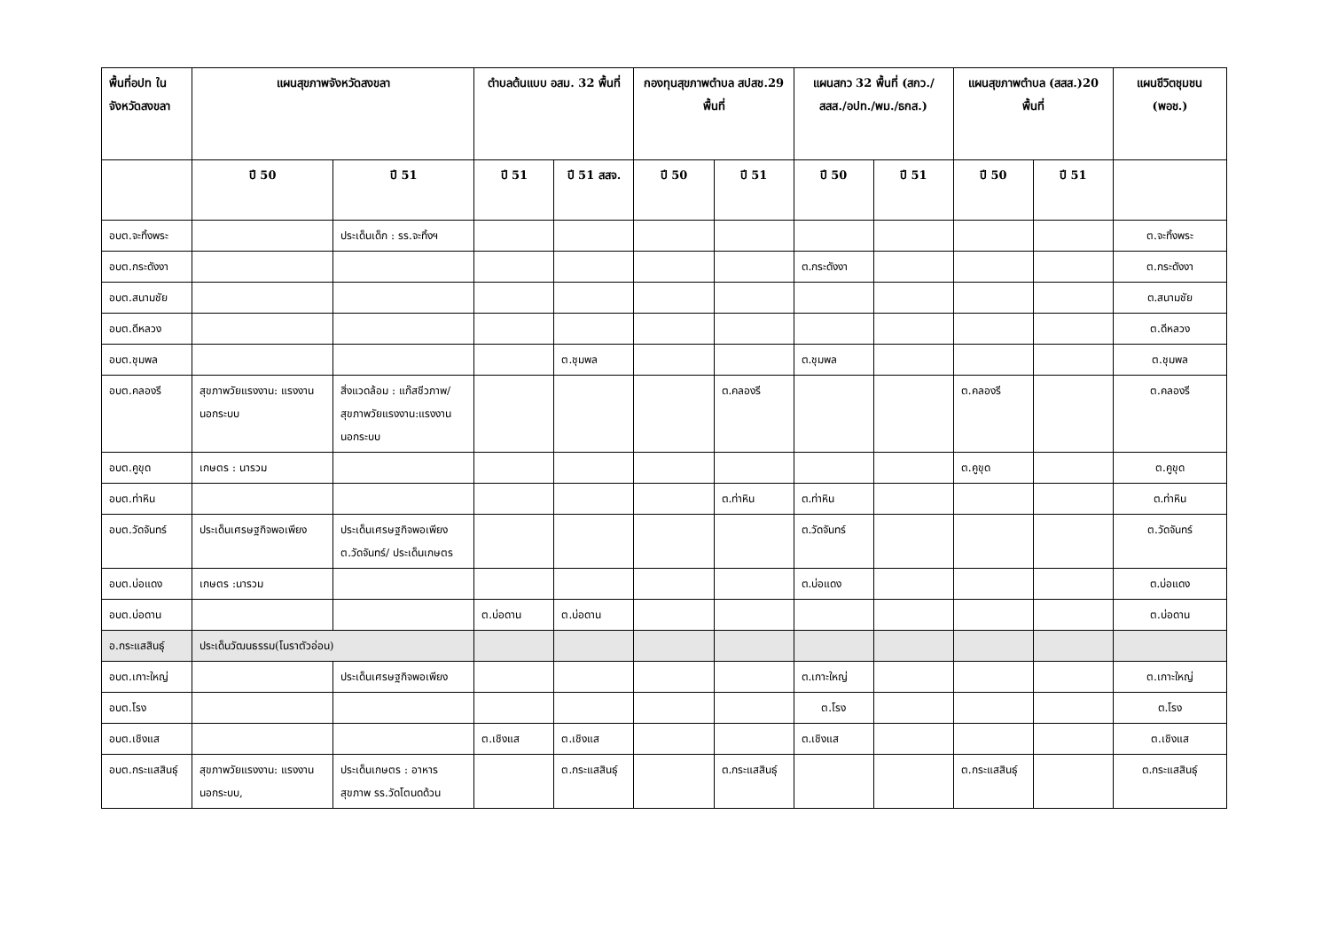| พื้นที่อปท ในจังหวัดสงขลา | แผนสุขภาพจังหวัดสงขลา | | ตำบลต้นแบบ อสม. 32 พื้นที่ | | กองทุนสุขภาพตำบล สปสช.29 พื้นที่ | | แผนสกว 32 พื้นที่ (สกว./สสส./อปท./พม./ธกส.) | | แผนสุขภาพตำบล (สสส.)20 พื้นที่ | | แผนชีวิตชุมชน (พอช.) |
| --- | --- | --- | --- | --- | --- | --- | --- | --- | --- | --- | --- |
| | ปี 50 | ปี 51 | ปี 51 | ปี 51 สสจ. | ปี 50 | ปี 51 | ปี 50 | ปี 51 | ปี 50 | ปี 51 | |
| อบต.จะทิ้งพระ | | ประเด็นเด็ก : รร.จะทิ้งฯ | | | | | | | | | ต.จะทิ้งพระ |
| อบต.กระดังงา | | | | | | | ต.กระดังงา | | | | ต.กระดังงา |
| อบต.สนามชัย | | | | | | | | | | | ต.สนามชัย |
| อบต.ดีหลวง | | | | | | | | | | | ต.ดีหลวง |
| อบต.ชุมพล | | | | ต.ชุมพล | | | ต.ชุมพล | | | | ต.ชุมพล |
| อบต.คลองรี | สุขภาพวัยแรงงาน: แรงงานนอกระบบ | สิ่งแวดล้อม : แก๊สชีวภาพ/ สุขภาพวัยแรงงาน:แรงงานนอกระบบ | | | | ต.คลองรี | | | ต.คลองรี | | ต.คลองรี |
| อบต.คูขุด | เกษตร : นารวม | | | | | | | | ต.คูขุด | | ต.คูขุด |
| อบต.ท่าหิน | | | | | | ต.ท่าหิน | ต.ท่าหิน | | | | ต.ท่าหิน |
| อบต.วัดจันทร์ | ประเด็นเศรษฐกิจพอเพียง | ประเด็นเศรษฐกิจพอเพียง ต.วัดจันทร์/ ประเด็นเกษตร | | | | | ต.วัดจันทร์ | | | | ต.วัดจันทร์ |
| อบต.บ่อแดง | เกษตร :นารวม | | | | | | ต.บ่อแดง | | | | ต.บ่อแดง |
| อบต.บ่อดาน | | | ต.บ่อดาน | ต.บ่อดาน | | | | | | | ต.บ่อดาน |
| อ.กระแสสินธุ์ | ประเด็นวัฒนธรรม(โนราตัวอ่อน) | | | | | | | | | | |
| อบต.เกาะใหญ่ | | ประเด็นเศรษฐกิจพอเพียง | | | | | ต.เกาะใหญ่ | | | | ต.เกาะใหญ่ |
| อบต.โรง | | | | | | | ต.โรง | | | | ต.โรง |
| อบต.เชิงแส | | | ต.เชิงแส | ต.เชิงแส | | | ต.เชิงแส | | | | ต.เชิงแส |
| อบต.กระแสสินธุ์ | สุขภาพวัยแรงงาน: แรงงานนอกระบบ, | ประเด็นเกษตร : อาหารสุขภาพ รร.วัดโตนดด้วน | | ต.กระแสสินธุ์ | | ต.กระแสสินธุ์ | | | ต.กระแสสินธุ์ | | ต.กระแสสินธุ์ |